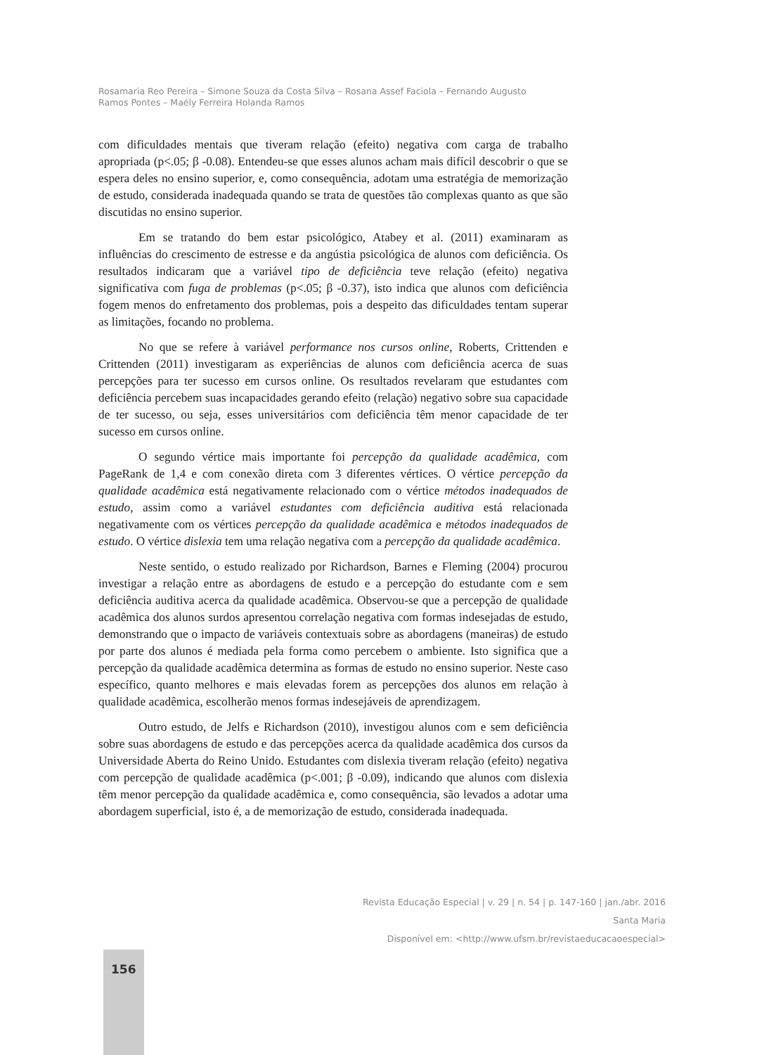Rosamaria Reo Pereira – Simone Souza da Costa Silva – Rosana Assef Faciola – Fernando Augusto Ramos Pontes – Maély Ferreira Holanda Ramos
com dificuldades mentais que tiveram relação (efeito) negativa com carga de trabalho apropriada (p<.05; β -0.08). Entendeu-se que esses alunos acham mais difícil descobrir o que se espera deles no ensino superior, e, como consequência, adotam uma estratégia de memorização de estudo, considerada inadequada quando se trata de questões tão complexas quanto as que são discutidas no ensino superior.
Em se tratando do bem estar psicológico, Atabey et al. (2011) examinaram as influências do crescimento de estresse e da angústia psicológica de alunos com deficiência. Os resultados indicaram que a variável tipo de deficiência teve relação (efeito) negativa significativa com fuga de problemas (p<.05; β -0.37), isto indica que alunos com deficiência fogem menos do enfretamento dos problemas, pois a despeito das dificuldades tentam superar as limitações, focando no problema.
No que se refere à variável performance nos cursos online, Roberts, Crittenden e Crittenden (2011) investigaram as experiências de alunos com deficiência acerca de suas percepções para ter sucesso em cursos online. Os resultados revelaram que estudantes com deficiência percebem suas incapacidades gerando efeito (relação) negativo sobre sua capacidade de ter sucesso, ou seja, esses universitários com deficiência têm menor capacidade de ter sucesso em cursos online.
O segundo vértice mais importante foi percepção da qualidade acadêmica, com PageRank de 1,4 e com conexão direta com 3 diferentes vértices. O vértice percepção da qualidade acadêmica está negativamente relacionado com o vértice métodos inadequados de estudo, assim como a variável estudantes com deficiência auditiva está relacionada negativamente com os vértices percepção da qualidade acadêmica e métodos inadequados de estudo. O vértice dislexia tem uma relação negativa com a percepção da qualidade acadêmica.
Neste sentido, o estudo realizado por Richardson, Barnes e Fleming (2004) procurou investigar a relação entre as abordagens de estudo e a percepção do estudante com e sem deficiência auditiva acerca da qualidade acadêmica. Observou-se que a percepção de qualidade acadêmica dos alunos surdos apresentou correlação negativa com formas indesejadas de estudo, demonstrando que o impacto de variáveis contextuais sobre as abordagens (maneiras) de estudo por parte dos alunos é mediada pela forma como percebem o ambiente. Isto significa que a percepção da qualidade acadêmica determina as formas de estudo no ensino superior. Neste caso específico, quanto melhores e mais elevadas forem as percepções dos alunos em relação à qualidade acadêmica, escolherão menos formas indesejáveis de aprendizagem.
Outro estudo, de Jelfs e Richardson (2010), investigou alunos com e sem deficiência sobre suas abordagens de estudo e das percepções acerca da qualidade acadêmica dos cursos da Universidade Aberta do Reino Unido. Estudantes com dislexia tiveram relação (efeito) negativa com percepção de qualidade acadêmica (p<.001; β -0.09), indicando que alunos com dislexia têm menor percepção da qualidade acadêmica e, como consequência, são levados a adotar uma abordagem superficial, isto é, a de memorização de estudo, considerada inadequada.
Revista Educação Especial | v. 29 | n. 54 | p. 147-160 | jan./abr. 2016
Santa Maria
Disponível em: <http://www.ufsm.br/revistaeducacaoespecial>
156